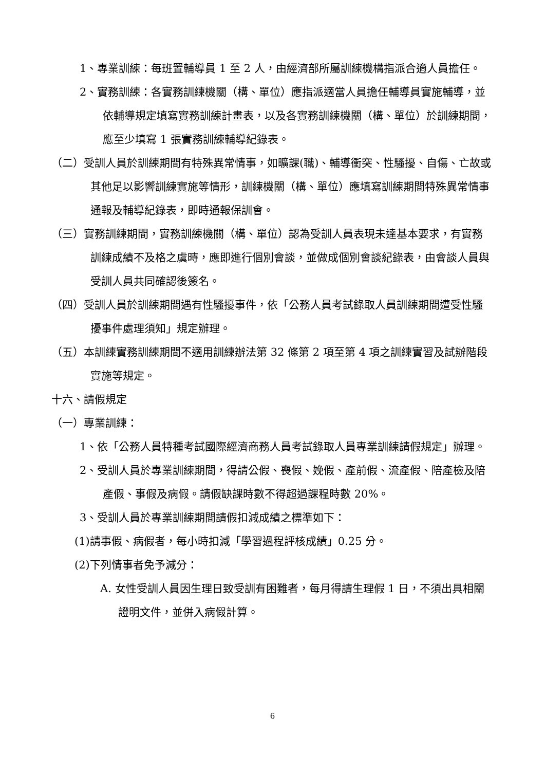1、專業訓練：每班置輔導員 1 至 2 人，由經濟部所屬訓練機構指派合適人員擔任。
2、實務訓練：各實務訓練機關（構、單位）應指派適當人員擔任輔導員實施輔導，並依輔導規定填寫實務訓練計畫表，以及各實務訓練機關（構、單位）於訓練期間，應至少填寫 1 張實務訓練輔導紀錄表。
（二）受訓人員於訓練期間有特殊異常情事，如曠課(職)、輔導衝突、性騷擾、自傷、亡故或其他足以影響訓練實施等情形，訓練機關（構、單位）應填寫訓練期間特殊異常情事通報及輔導紀錄表，即時通報保訓會。
（三）實務訓練期間，實務訓練機關（構、單位）認為受訓人員表現未達基本要求，有實務訓練成績不及格之虞時，應即進行個別會談，並做成個別會談紀錄表，由會談人員與受訓人員共同確認後簽名。
（四）受訓人員於訓練期間遇有性騷擾事件，依「公務人員考試錄取人員訓練期間遭受性騷擾事件處理須知」規定辦理。
（五）本訓練實務訓練期間不適用訓練辦法第 32 條第 2 項至第 4 項之訓練實習及試辦階段實施等規定。
十六、請假規定
（一）專業訓練：
1、依「公務人員特種考試國際經濟商務人員考試錄取人員專業訓練請假規定」辦理。
2、受訓人員於專業訓練期間，得請公假、喪假、娩假、產前假、流產假、陪產檢及陪產假、事假及病假。請假缺課時數不得超過課程時數 20%。
3、受訓人員於專業訓練期間請假扣減成績之標準如下：
(1)請事假、病假者，每小時扣減「學習過程評核成績」0.25 分。
(2)下列情事者免予減分：
A. 女性受訓人員因生理日致受訓有困難者，每月得請生理假 1 日，不須出具相關證明文件，並併入病假計算。
6